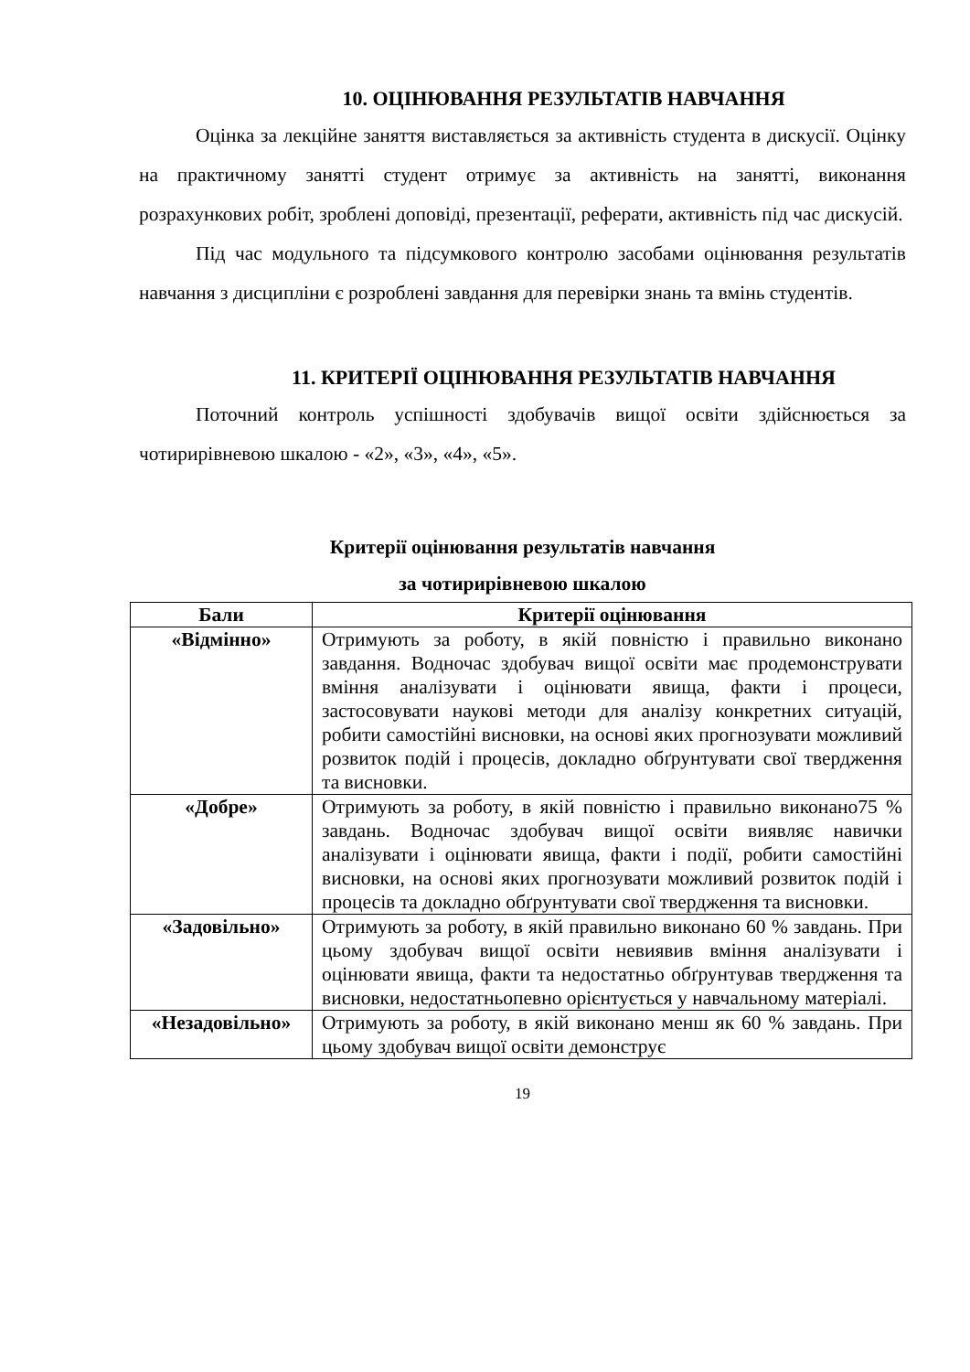10. ОЦІНЮВАННЯ РЕЗУЛЬТАТІВ НАВЧАННЯ
Оцінка за лекційне заняття виставляється за активність студента в дискусії. Оцінку на практичному занятті студент отримує за активність на занятті, виконання розрахункових робіт, зроблені доповіді, презентації, реферати, активність під час дискусій.
Під час модульного та підсумкового контролю засобами оцінювання результатів навчання з дисципліни є розроблені завдання для перевірки знань та вмінь студентів.
11. КРИТЕРІЇ ОЦІНЮВАННЯ РЕЗУЛЬТАТІВ НАВЧАННЯ
Поточний контроль успішності здобувачів вищої освіти здійснюється за чотирирівневою шкалою - «2», «3», «4», «5».
Критерії оцінювання результатів навчання
за чотирирівневою шкалою
| Бали | Критерії оцінювання |
| --- | --- |
| «Відмінно» | Отримують за роботу, в якій повністю і правильно виконано завдання. Водночас здобувач вищої освіти має продемонструвати вміння аналізувати і оцінювати явища, факти і процеси, застосовувати наукові методи для аналізу конкретних ситуацій, робити самостійні висновки, на основі яких прогнозувати можливий розвиток подій і процесів, докладно обґрунтувати свої твердження та висновки. |
| «Добре» | Отримують за роботу, в якій повністю і правильно виконано75 % завдань. Водночас здобувач вищої освіти виявляє навички аналізувати і оцінювати явища, факти і події, робити самостійні висновки, на основі яких прогнозувати можливий розвиток подій і процесів та докладно обґрунтувати свої твердження та висновки. |
| «Задовільно» | Отримують за роботу, в якій правильно виконано 60 % завдань. При цьому здобувач вищої освіти невиявив вміння аналізувати і оцінювати явища, факти та недостатньо обґрунтував твердження та висновки, недостатньопевно орієнтується у навчальному матеріалі. |
| «Незадовільно» | Отримують за роботу, в якій виконано менш як 60 % завдань. При цьому здобувач вищої освіти демонструє |
19